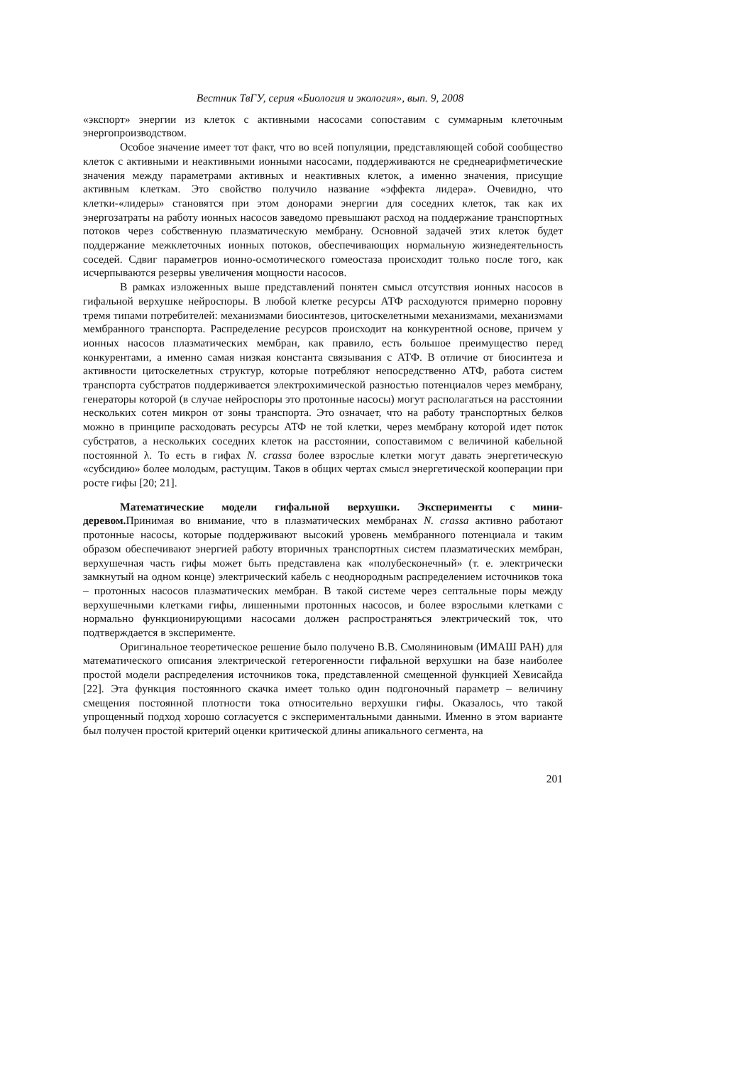Вестник ТвГУ, серия «Биология и экология», вып. 9, 2008
«экспорт» энергии из клеток с активными насосами сопоставим с суммарным клеточным энергопроизводством.
Особое значение имеет тот факт, что во всей популяции, представляющей собой сообщество клеток с активными и неактивными ионными насосами, поддерживаются не среднеарифметические значения между параметрами активных и неактивных клеток, а именно значения, присущие активным клеткам. Это свойство получило название «эффекта лидера». Очевидно, что клетки-«лидеры» становятся при этом донорами энергии для соседних клеток, так как их энергозатраты на работу ионных насосов заведомо превышают расход на поддержание транспортных потоков через собственную плазматическую мембрану. Основной задачей этих клеток будет поддержание межклеточных ионных потоков, обеспечивающих нормальную жизнедеятельность соседей. Сдвиг параметров ионно-осмотического гомеостаза происходит только после того, как исчерпываются резервы увеличения мощности насосов.
В рамках изложенных выше представлений понятен смысл отсутствия ионных насосов в гифальной верхушке нейроспоры. В любой клетке ресурсы АТФ расходуются примерно поровну тремя типами потребителей: механизмами биосинтезов, цитоскелетными механизмами, механизмами мембранного транспорта. Распределение ресурсов происходит на конкурентной основе, причем у ионных насосов плазматических мембран, как правило, есть большое преимущество перед конкурентами, а именно самая низкая константа связывания с АТФ. В отличие от биосинтеза и активности цитоскелетных структур, которые потребляют непосредственно АТФ, работа систем транспорта субстратов поддерживается электрохимической разностью потенциалов через мембрану, генераторы которой (в случае нейроспоры это протонные насосы) могут располагаться на расстоянии нескольких сотен микрон от зоны транспорта. Это означает, что на работу транспортных белков можно в принципе расходовать ресурсы АТФ не той клетки, через мембрану которой идет поток субстратов, а нескольких соседних клеток на расстоянии, сопоставимом с величиной кабельной постоянной λ. То есть в гифах N. crassa более взрослые клетки могут давать энергетическую «субсидию» более молодым, растущим. Таков в общих чертах смысл энергетической кооперации при росте гифы [20; 21].
Математические модели гифальной верхушки. Эксперименты с мини-деревом. Принимая во внимание, что в плазматических мембранах N. crassa активно работают протонные насосы, которые поддерживают высокий уровень мембранного потенциала и таким образом обеспечивают энергией работу вторичных транспортных систем плазматических мембран, верхушечная часть гифы может быть представлена как «полубесконечный» (т. е. электрически замкнутый на одном конце) электрический кабель с неоднородным распределением источников тока – протонных насосов плазматических мембран. В такой системе через септальные поры между верхушечными клетками гифы, лишенными протонных насосов, и более взрослыми клетками с нормально функционирующими насосами должен распространяться электрический ток, что подтверждается в эксперименте.
Оригинальное теоретическое решение было получено В.В. Смоляниновым (ИМАШ РАН) для математического описания электрической гетерогенности гифальной верхушки на базе наиболее простой модели распределения источников тока, представленной смещенной функцией Хевисайда [22]. Эта функция постоянного скачка имеет только один подгоночный параметр – величину смещения постоянной плотности тока относительно верхушки гифы. Оказалось, что такой упрощенный подход хорошо согласуется с экспериментальными данными. Именно в этом варианте был получен простой критерий оценки критической длины апикального сегмента, на
201